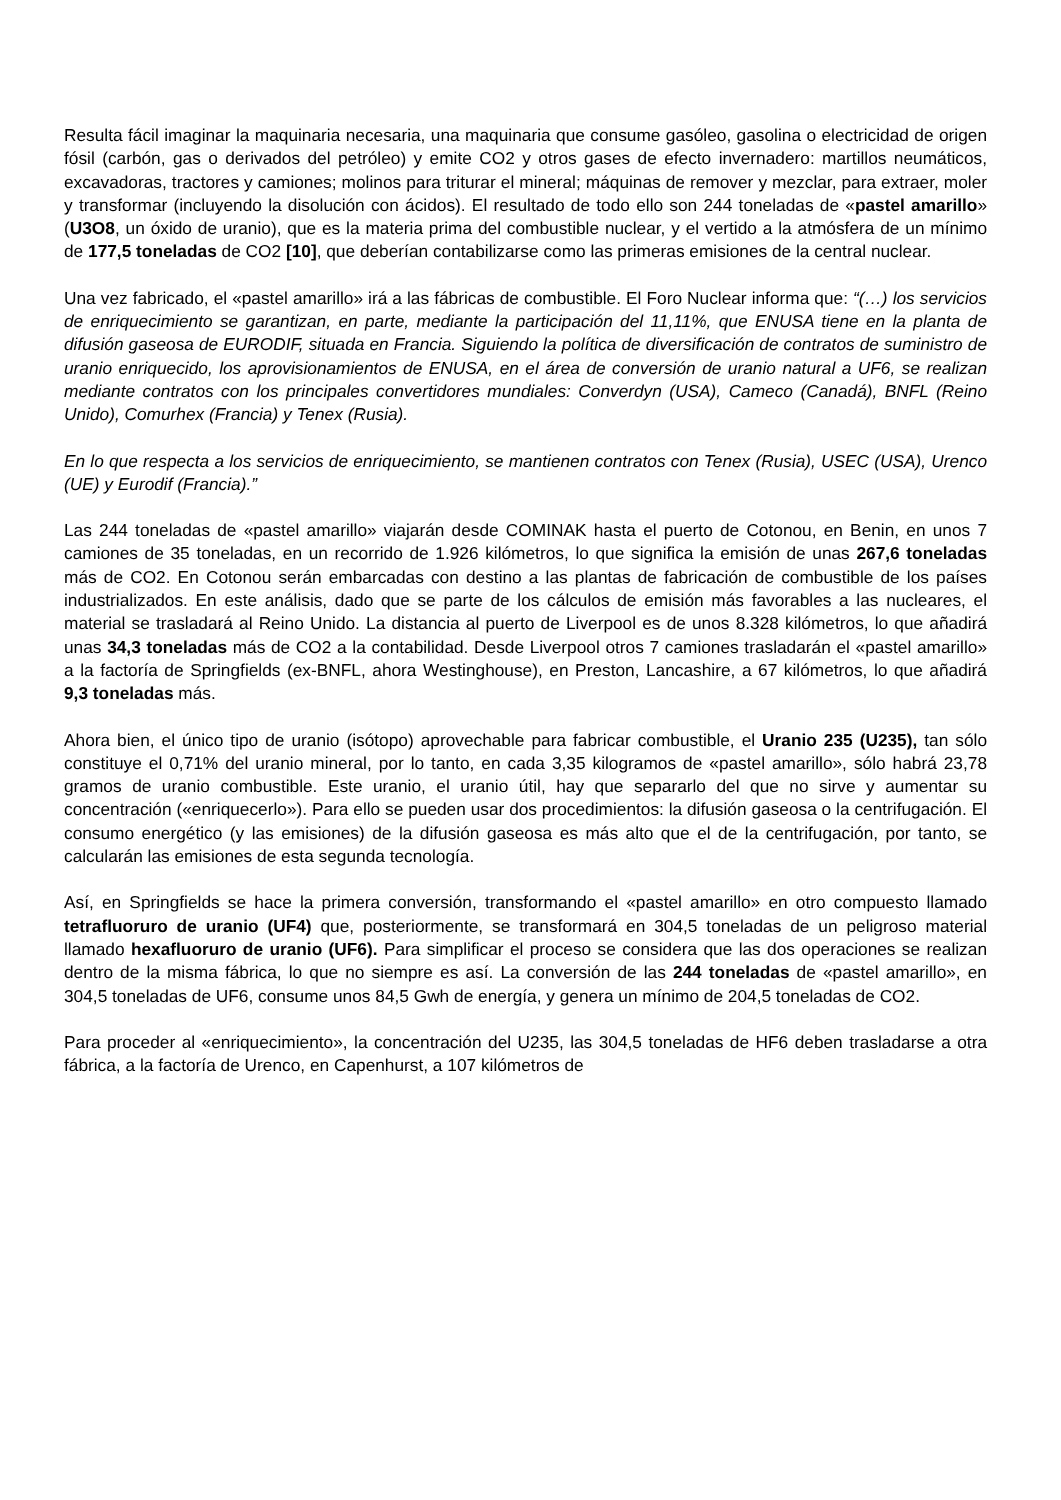Resulta fácil imaginar la maquinaria necesaria, una maquinaria que consume gasóleo, gasolina o electricidad de origen fósil (carbón, gas o derivados del petróleo) y emite CO2 y otros gases de efecto invernadero: martillos neumáticos, excavadoras, tractores y camiones; molinos para triturar el mineral; máquinas de remover y mezclar, para extraer, moler y transformar (incluyendo la disolución con ácidos). El resultado de todo ello son 244 toneladas de «pastel amarillo» (U3O8, un óxido de uranio), que es la materia prima del combustible nuclear, y el vertido a la atmósfera de un mínimo de 177,5 toneladas de CO2 [10], que deberían contabilizarse como las primeras emisiones de la central nuclear.
Una vez fabricado, el «pastel amarillo» irá a las fábricas de combustible. El Foro Nuclear informa que: “(…) los servicios de enriquecimiento se garantizan, en parte, mediante la participación del 11,11%, que ENUSA tiene en la planta de difusión gaseosa de EURODIF, situada en Francia. Siguiendo la política de diversificación de contratos de suministro de uranio enriquecido, los aprovisionamientos de ENUSA, en el área de conversión de uranio natural a UF6, se realizan mediante contratos con los principales convertidores mundiales: Converdyn (USA), Cameco (Canadá), BNFL (Reino Unido), Comurhex (Francia) y Tenex (Rusia).
En lo que respecta a los servicios de enriquecimiento, se mantienen contratos con Tenex (Rusia), USEC (USA), Urenco (UE) y Eurodif (Francia).”
Las 244 toneladas de «pastel amarillo» viajarán desde COMINAK hasta el puerto de Cotonou, en Benin, en unos 7 camiones de 35 toneladas, en un recorrido de 1.926 kilómetros, lo que significa la emisión de unas 267,6 toneladas más de CO2. En Cotonou serán embarcadas con destino a las plantas de fabricación de combustible de los países industrializados. En este análisis, dado que se parte de los cálculos de emisión más favorables a las nucleares, el material se trasladará al Reino Unido. La distancia al puerto de Liverpool es de unos 8.328 kilómetros, lo que añadirá unas 34,3 toneladas más de CO2 a la contabilidad. Desde Liverpool otros 7 camiones trasladarán el «pastel amarillo» a la factoría de Springfields (ex-BNFL, ahora Westinghouse), en Preston, Lancashire, a 67 kilómetros, lo que añadirá 9,3 toneladas más.
Ahora bien, el único tipo de uranio (isótopo) aprovechable para fabricar combustible, el Uranio 235 (U235), tan sólo constituye el 0,71% del uranio mineral, por lo tanto, en cada 3,35 kilogramos de «pastel amarillo», sólo habrá 23,78 gramos de uranio combustible. Este uranio, el uranio útil, hay que separarlo del que no sirve y aumentar su concentración («enriquecerlo»). Para ello se pueden usar dos procedimientos: la difusión gaseosa o la centrifugación. El consumo energético (y las emisiones) de la difusión gaseosa es más alto que el de la centrifugación, por tanto, se calcularán las emisiones de esta segunda tecnología.
Así, en Springfields se hace la primera conversión, transformando el «pastel amarillo» en otro compuesto llamado tetrafluoruro de uranio (UF4) que, posteriormente, se transformará en 304,5 toneladas de un peligroso material llamado hexafluoruro de uranio (UF6). Para simplificar el proceso se considera que las dos operaciones se realizan dentro de la misma fábrica, lo que no siempre es así. La conversión de las 244 toneladas de «pastel amarillo», en 304,5 toneladas de UF6, consume unos 84,5 Gwh de energía, y genera un mínimo de 204,5 toneladas de CO2.
Para proceder al «enriquecimiento», la concentración del U235, las 304,5 toneladas de HF6 deben trasladarse a otra fábrica, a la factoría de Urenco, en Capenhurst, a 107 kilómetros de